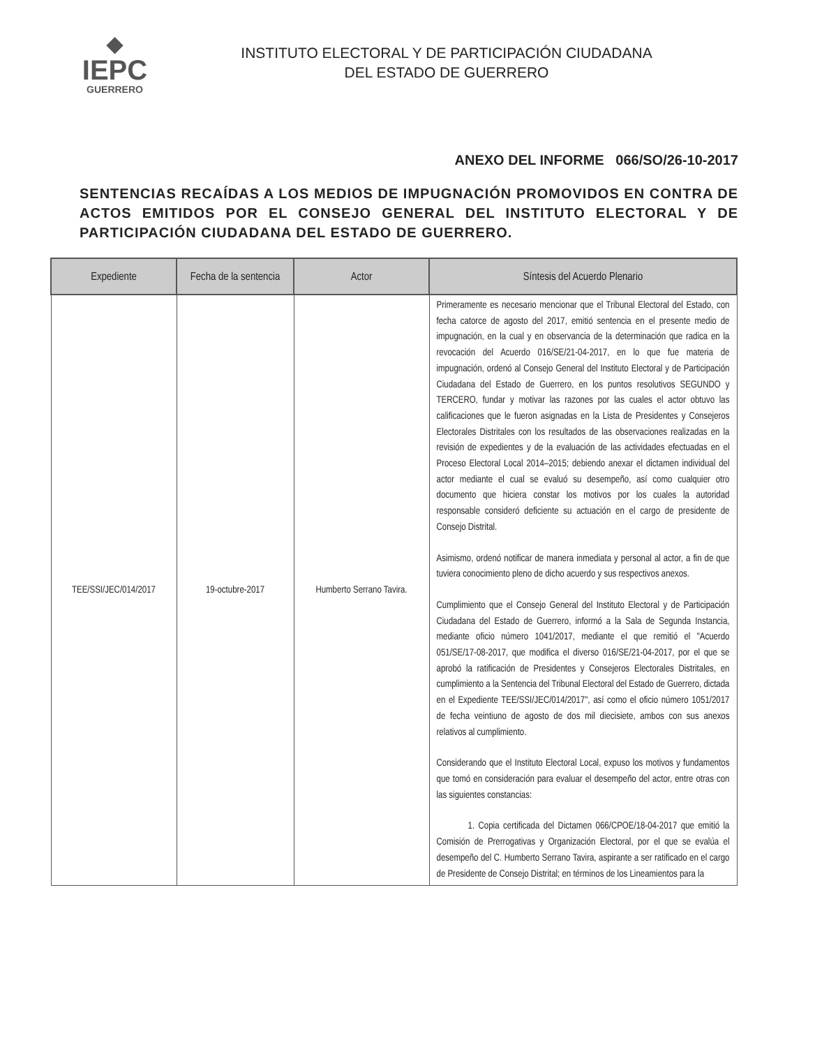◆
IEPC
GUERRERO
INSTITUTO ELECTORAL Y DE PARTICIPACIÓN CIUDADANA
DEL ESTADO DE GUERRERO
ANEXO DEL INFORME 066/SO/26-10-2017
SENTENCIAS RECAÍDAS A LOS MEDIOS DE IMPUGNACIÓN PROMOVIDOS EN CONTRA DE ACTOS EMITIDOS POR EL CONSEJO GENERAL DEL INSTITUTO ELECTORAL Y DE PARTICIPACIÓN CIUDADANA DEL ESTADO DE GUERRERO.
| Expediente | Fecha de la sentencia | Actor | Síntesis del Acuerdo Plenario |
| --- | --- | --- | --- |
| TEE/SSI/JEC/014/2017 | 19-octubre-2017 | Humberto Serrano Tavira. | Primeramente es necesario mencionar que el Tribunal Electoral del Estado, con fecha catorce de agosto del 2017, emitió sentencia en el presente medio de impugnación, en la cual y en observancia de la determinación que radica en la revocación del Acuerdo 016/SE/21-04-2017, en lo que fue materia de impugnación, ordenó al Consejo General del Instituto Electoral y de Participación Ciudadana del Estado de Guerrero, en los puntos resolutivos SEGUNDO y TERCERO, fundar y motivar las razones por las cuales el actor obtuvo las calificaciones que le fueron asignadas en la Lista de Presidentes y Consejeros Electorales Distritales con los resultados de las observaciones realizadas en la revisión de expedientes y de la evaluación de las actividades efectuadas en el Proceso Electoral Local 2014–2015; debiendo anexar el dictamen individual del actor mediante el cual se evaluó su desempeño, así como cualquier otro documento que hiciera constar los motivos por los cuales la autoridad responsable consideró deficiente su actuación en el cargo de presidente de Consejo Distrital. Asimismo, ordenó notificar de manera inmediata y personal al actor, a fin de que tuviera conocimiento pleno de dicho acuerdo y sus respectivos anexos. Cumplimiento que el Consejo General del Instituto Electoral y de Participación Ciudadana del Estado de Guerrero, informó a la Sala de Segunda Instancia, mediante oficio número 1041/2017, mediante el que remitió el "Acuerdo 051/SE/17-08-2017, que modifica el diverso 016/SE/21-04-2017, por el que se aprobó la ratificación de Presidentes y Consejeros Electorales Distritales, en cumplimiento a la Sentencia del Tribunal Electoral del Estado de Guerrero, dictada en el Expediente TEE/SSI/JEC/014/2017", así como el oficio número 1051/2017 de fecha veintiuno de agosto de dos mil diecisiete, ambos con sus anexos relativos al cumplimiento. Considerando que el Instituto Electoral Local, expuso los motivos y fundamentos que tomó en consideración para evaluar el desempeño del actor, entre otras con las siguientes constancias: 1. Copia certificada del Dictamen 066/CPOE/18-04-2017 que emitió la Comisión de Prerrogativas y Organización Electoral, por el que se evalúa el desempeño del C. Humberto Serrano Tavira, aspirante a ser ratificado en el cargo de Presidente de Consejo Distrital; en términos de los Lineamientos para la |